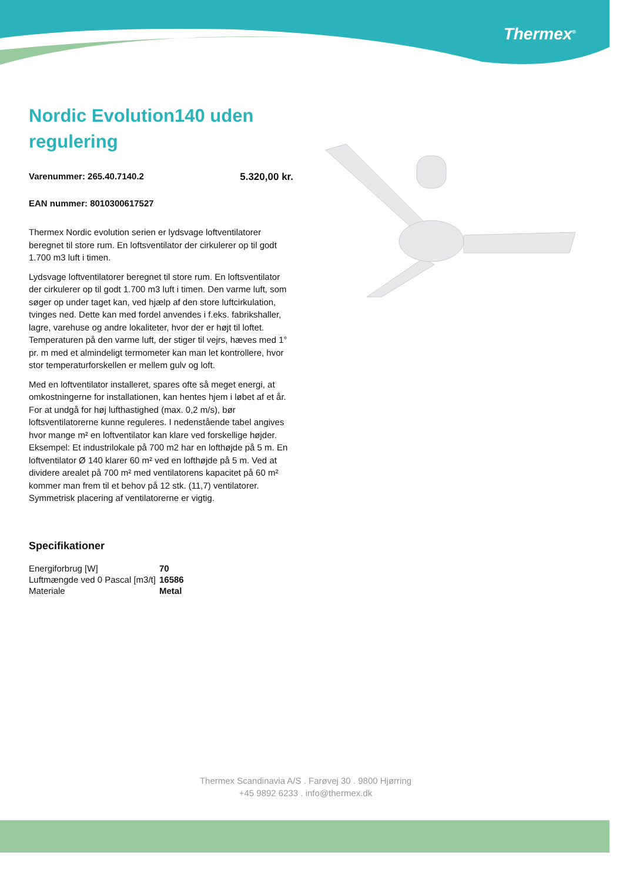Thermex<sup>®</sup>
Nordic Evolution140 uden regulering
Varenummer: 265.40.7140.2 5.320,00 kr.
EAN nummer: 8010300617527
Thermex Nordic evolution serien er lydsvage loftventilatorer beregnet til store rum. En loftsventilator der cirkulerer op til godt 1.700 m3 luft i timen.
Lydsvage loftventilatorer beregnet til store rum. En loftsventilator der cirkulerer op til godt 1.700 m3 luft i timen. Den varme luft, som søger op under taget kan, ved hjælp af den store luftcirkulation, tvinges ned. Dette kan med fordel anvendes i f.eks. fabrikshaller, lagre, varehuse og andre lokaliteter, hvor der er højt til loftet. Temperaturen på den varme luft, der stiger til vejrs, hæves med 1° pr. m med et almindeligt termometer kan man let kontrollere, hvor stor temperaturforskellen er mellem gulv og loft.
Med en loftventilator installeret, spares ofte så meget energi, at omkostningerne for installationen, kan hentes hjem i løbet af et år. For at undgå for høj lufthastighed (max. 0,2 m/s), bør loftsventilatorerne kunne reguleres. I nedenstående tabel angives hvor mange m² en loftventilator kan klare ved forskellige højder. Eksempel: Et industrilokale på 700 m2 har en lofthøjde på 5 m. En loftventilator Ø 140 klarer 60 m² ved en lofthøjde på 5 m. Ved at dividere arealet på 700 m² med ventilatorens kapacitet på 60 m² kommer man frem til et behov på 12 stk. (11,7) ventilatorer. Symmetrisk placering af ventilatorerne er vigtig.
Specifikationer
| Energiforbrug [W] | 70 |
| Luftmængde ved 0 Pascal [m3/t] | 16586 |
| Materiale | Metal |
Thermex Scandinavia A/S . Farøvej 30 . 9800 Hjørring
+45 9892 6233 . info@thermex.dk